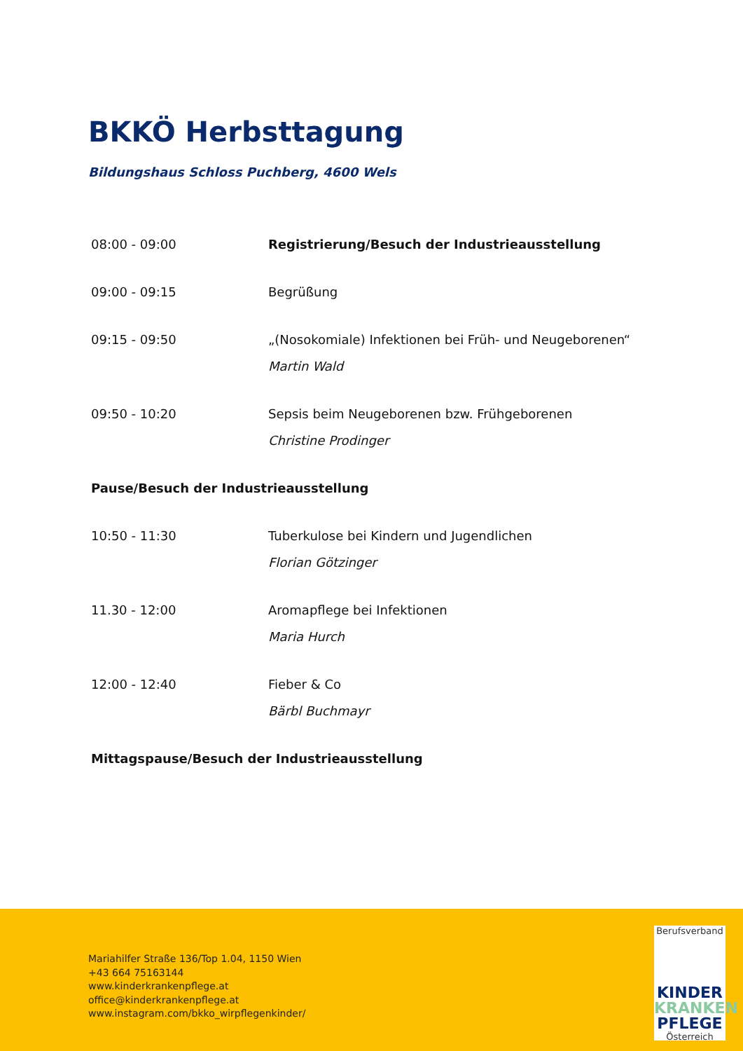BKKÖ Herbsttagung
Bildungshaus Schloss Puchberg, 4600 Wels
| 08:00 - 09:00 | Registrierung/Besuch der Industrieausstellung |
| 09:00 - 09:15 | Begrüßung |
| 09:15 - 09:50 | „(Nosokomiale) Infektionen bei Früh- und Neugeborenen“ Martin Wald |
| 09:50 - 10:20 | Sepsis beim Neugeborenen bzw. Frühgeborenen Christine Prodinger |
| Pause/Besuch der Industrieausstellung | |
| 10:50 - 11:30 | Tuberkulose bei Kindern und Jugendlichen Florian Götzinger |
| 11.30 - 12:00 | Aromapflege bei Infektionen Maria Hurch |
| 12:00 - 12:40 | Fieber & Co Bärbl Buchmayr |
| Mittagspause/Besuch der Industrieausstellung | |
Mariahilfer Straße 136/Top 1.04, 1150 Wien
+43 664 75163144
www.kinderkrankenpflege.at
office@kinderkrankenpflege.at
www.instagram.com/bkko_wirpflegenkinder/
Berufsverband
KINDER
KRANKEN
PFLEGE
Österreich